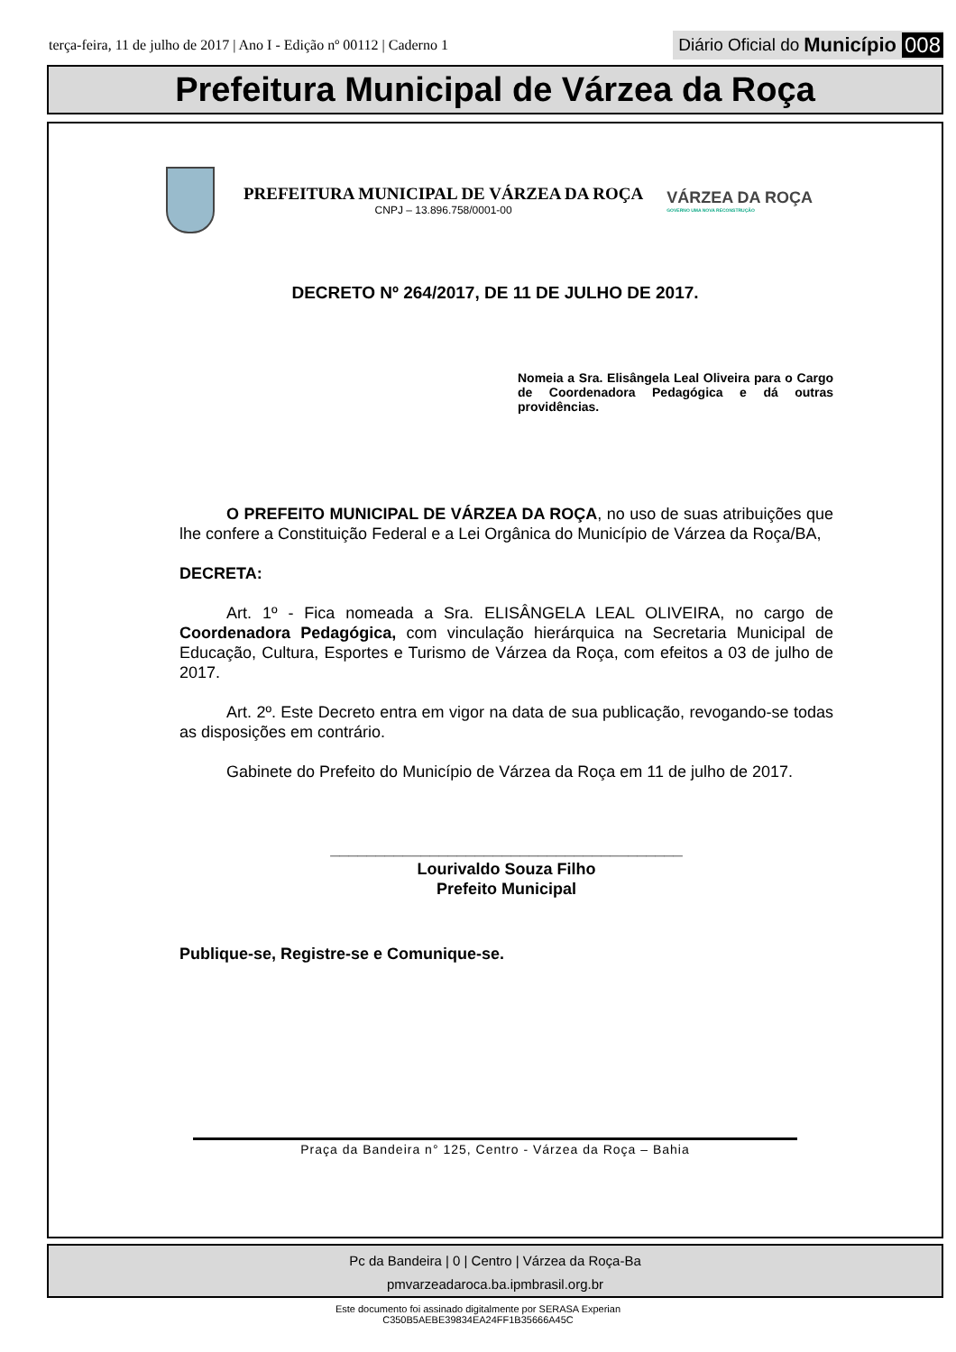terça-feira, 11 de julho de 2017 | Ano I - Edição nº 00112 | Caderno 1
Diário Oficial do Município 008
Prefeitura Municipal de Várzea da Roça
PREFEITURA MUNICIPAL DE VÁRZEA DA ROÇA
CNPJ – 13.896.758/0001-00
VÁRZEA DA ROÇA
GOVERNO UMA NOVA RECONSTRUÇÃO
DECRETO Nº 264/2017, DE 11 DE JULHO DE 2017.
Nomeia a Sra. Elisângela Leal Oliveira para o Cargo de Coordenadora Pedagógica e dá outras providências.
O PREFEITO MUNICIPAL DE VÁRZEA DA ROÇA, no uso de suas atribuições que lhe confere a Constituição Federal e a Lei Orgânica do Município de Várzea da Roça/BA,
DECRETA:
Art. 1º - Fica nomeada a Sra. ELISÂNGELA LEAL OLIVEIRA, no cargo de Coordenadora Pedagógica, com vinculação hierárquica na Secretaria Municipal de Educação, Cultura, Esportes e Turismo de Várzea da Roça, com efeitos a 03 de julho de 2017.
Art. 2º. Este Decreto entra em vigor na data de sua publicação, revogando-se todas as disposições em contrário.
Gabinete do Prefeito do Município de Várzea da Roça em 11 de julho de 2017.
_______________________________________
Lourivaldo Souza Filho
Prefeito Municipal
Publique-se, Registre-se e Comunique-se.
Praça da Bandeira n° 125, Centro - Várzea da Roça – Bahia
Pc da Bandeira | 0 | Centro | Várzea da Roça-Ba
pmvarzeadaroca.ba.ipmbrasil.org.br
Este documento foi assinado digitalmente por SERASA Experian
C350B5AEBE39834EA24FF1B35666A45C